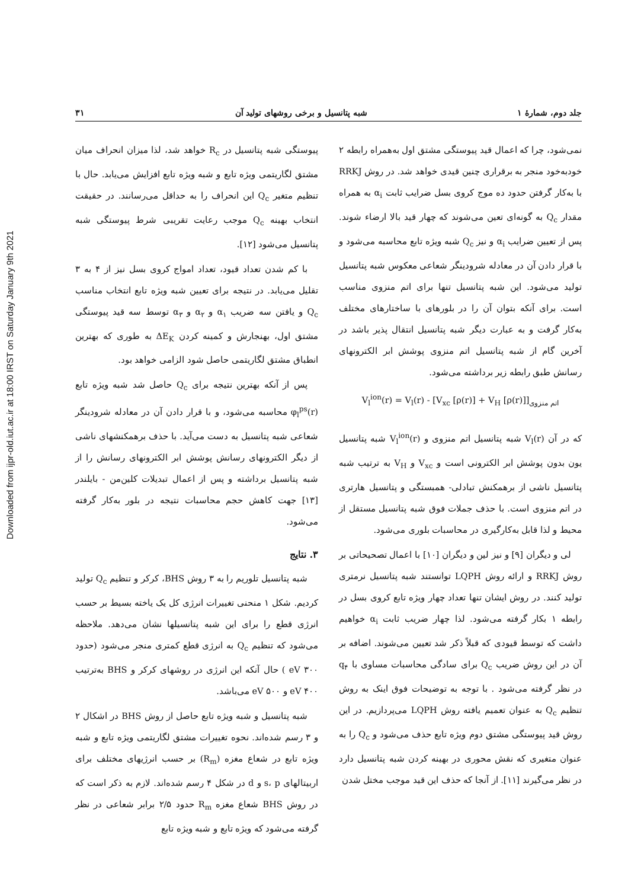Downloaded from ijpr-old.iut.ac.ir at 18:00 IRST on Saturday January 9th 2021
جلد دوم، شمارهٔ ۱ شبه پتانسیل و برخی روشهای تولید آن ۳۱
نمی‌شود، چرا که اعمال قید پیوستگی مشتق اول به‌همراه رابطه ۲ خودبه‌خود منجر به برقراری چنین قیدی خواهد شد. در روش RRKJ با به‌کار گرفتن حدود ده موج کروی بسل ضرایب ثابت α<sub>i</sub> به همراه مقدار Q<sub>c</sub> به گونه‌ای تعین می‌شوند که چهار قید بالا ارضاء شوند. پس از تعیین ضرایب α<sub>i</sub> و نیز Q<sub>c</sub> شبه ویژه تابع محاسبه می‌شود و با قرار دادن آن در معادله شرودینگر شعاعی معکوس شبه پتانسیل تولید می‌شود. این شبه پتانسیل تنها برای اتم منزوی مناسب است. برای آنکه بتوان آن را در بلورهای با ساختارهای مختلف به‌کار گرفت و به عبارت دیگر شبه پتانسیل انتقال پذیر باشد در آخرین گام از شبه پتانسیل اتم منزوی پوشش ابر الکترونهای رسانش طبق رابطه زیر برداشته می‌شود.
V<sub>l</sub><sup>ion</sup>(r) = V<sub>l</sub>(r) - [V<sub>xc</sub> [ρ(r)] + V<sub>H</sub> [ρ(r)]]<sub>اتم منزوی</sub>
که در آن V<sub>l</sub>(r) شبه پتانسیل اتم منزوی و V<sub>l</sub><sup>ion</sup>(r) شبه پتانسیل یون بدون پوشش ابر الکترونی است و V<sub>xc</sub> و V<sub>H</sub> به ترتیب شبه پتانسیل ناشی از برهمکنش تبادلی- همبستگی و پتانسیل هارتری در اتم منزوی است. با حذف جملات فوق شبه پتانسیل مستقل از محیط و لذا قابل به‌کارگیری در محاسبات بلوری می‌شود.
لی و دیگران [۹] و نیز لین و دیگران [۱۰] با اعمال تصحیحاتی بر روش RRKJ و ارائه روش LQPH توانستند شبه پتانسیل نرمتری تولید کنند. در روش ایشان تنها تعداد چهار ویژه تابع کروی بسل در رابطه ۱ بکار گرفته می‌شود. لذا چهار ضریب ثابت α<sub>i</sub> خواهیم داشت که توسط قیودی که قبلاً ذکر شد تعیین می‌شوند. اضافه بر آن در این روش ضریب Q<sub>c</sub> برای سادگی محاسبات مساوی با q<sub>۴</sub> در نظر گرفته می‌شود . با توجه به توضیحات فوق اینک به روش تنظیم Q<sub>c</sub> به عنوان تعمیم یافته روش LQPH می‌پردازیم. در این روش قید پیوستگی مشتق دوم ویژه تابع حذف می‌شود و Q<sub>c</sub> را به عنوان متغیری که نقش محوری در بهینه کردن شبه پتانسیل دارد در نظر می‌گیرند [۱۱]. از آنجا که حذف این قید موجب مختل شدن
پیوستگی شبه پتانسیل در R<sub>c</sub> خواهد شد، لذا میزان انحراف میان مشتق لگاریتمی ویژه تابع و شبه ویژه تابع افزایش می‌یابد. حال با تنظیم متغیر Q<sub>c</sub> این انحراف را به حداقل می‌رسانند. در حقیقت انتخاب بهینه Q<sub>c</sub> موجب رعایت تقریبی شرط پیوستگی شبه پتانسیل می‌شود [۱۲].
با کم شدن تعداد قیود، تعداد امواج کروی بسل نیز از ۴ به ۳ تقلیل می‌یابد. در نتیجه برای تعیین شبه ویژه تابع انتخاب مناسب Q<sub>c</sub> و یافتن سه ضریب α<sub>۱</sub> و α<sub>۲</sub> و α<sub>۳</sub> توسط سه قید پیوستگی مشتق اول، بهنجارش و کمینه کردن ΔE<sub>K</sub> به طوری که بهترین انطباق مشتق لگاریتمی حاصل شود الزامی خواهد بود.
پس از آنکه بهترین نتیجه برای Q<sub>c</sub> حاصل شد شبه ویژه تابع φ<sub>l</sub><sup>ps</sup>(r) محاسبه می‌شود، و با قرار دادن آن در معادله شرودینگر شعاعی شبه پتانسیل به دست می‌آید. با حذف برهمکنشهای ناشی از دیگر الکترونهای رسانش پوشش ابر الکترونهای رسانش را از شبه پتانسیل برداشته و پس از اعمال تبدیلات کلین‌من - بایلندر [۱۳] جهت کاهش حجم محاسبات نتیجه در بلور به‌کار گرفته می‌شود.
۳. نتایج
شبه پتانسیل تلوریم را به ۳ روش BHS، کرکر و تنظیم Q<sub>c</sub> تولید کردیم. شکل ۱ منحنی تغییرات انرژی کل یک یاخته بسیط بر حسب انرژی قطع را برای این شبه پتانسیلها نشان می‌دهد. ملاحظه می‌شود که تنظیم Q<sub>c</sub> به انرژی قطع کمتری منجر می‌شود (حدود ۳۰۰ eV ) حال آنکه این انرژی در روشهای کرکر و BHS به‌ترتیب ۴۰۰ eV و ۵۰۰ eV می‌باشد.
شبه پتانسیل و شبه ویژه تابع حاصل از روش BHS در اشکال ۲ و ۳ رسم شده‌اند. نحوه تغییرات مشتق لگاریتمی ویژه تابع و شبه ویژه تابع در شعاع مغزه (R<sub>m</sub>) بر حسب انرژیهای مختلف برای اربیتالهای s، p و d در شکل ۴ رسم شده‌اند. لازم به ذکر است که در روش BHS شعاع مغزه R<sub>m</sub> حدود ۲/۵ برابر شعاعی در نظر گرفته می‌شود که ویژه تابع و شبه ویژه تابع